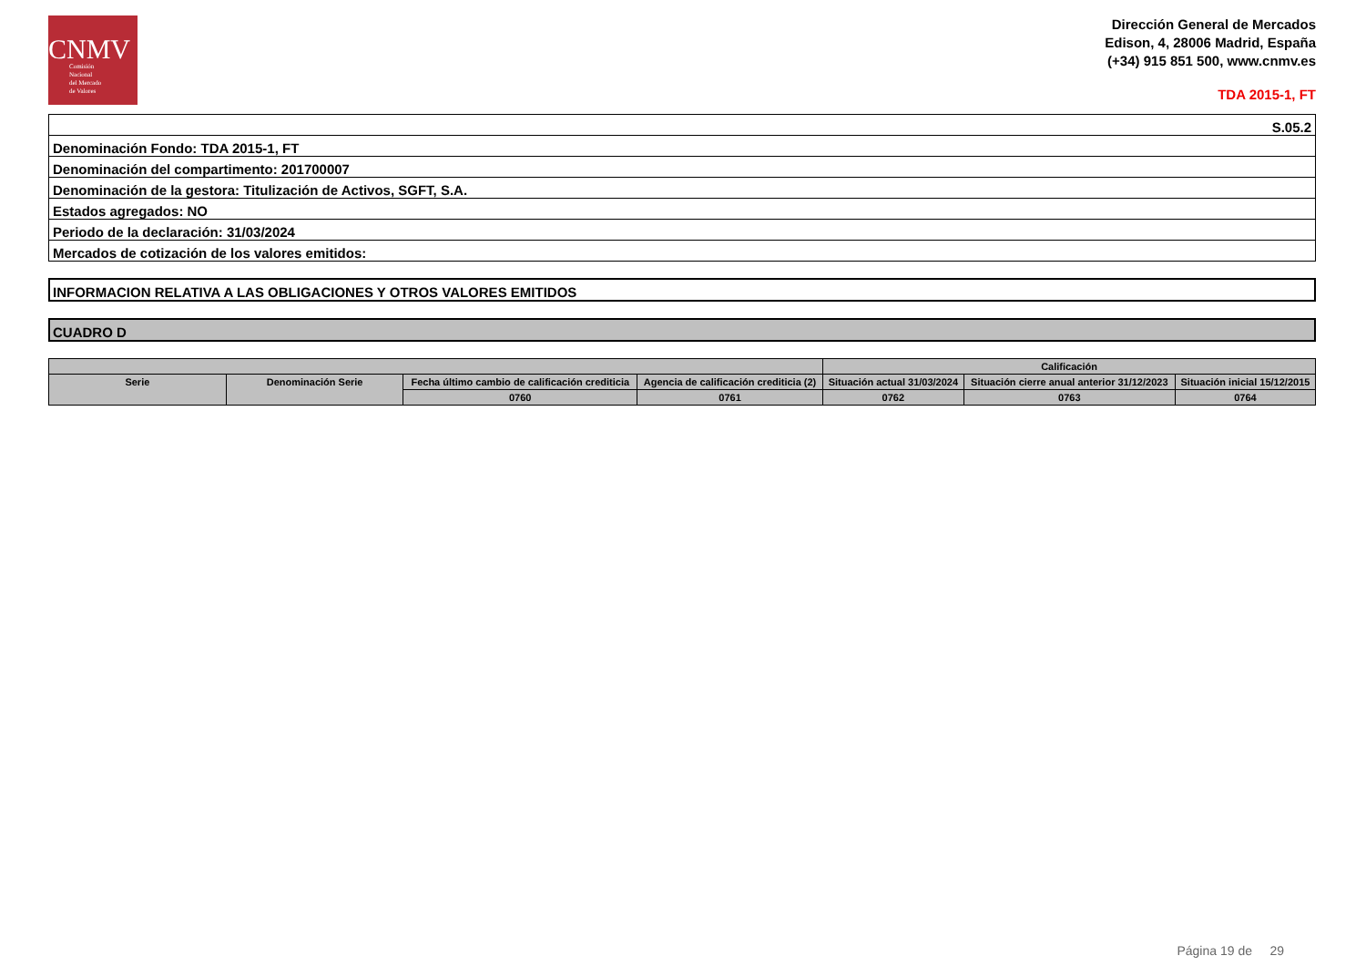CNMV
Comisión
Nacional
del Mercado
de Valores
Dirección General de Mercados
Edison, 4, 28006 Madrid, España
(+34) 915 851 500, www.cnmv.es
TDA 2015-1, FT
| S.05.2 |
| Denominación Fondo: TDA 2015-1, FT |
| Denominación del compartimento: 201700007 |
| Denominación de la gestora: Titulización de Activos, SGFT, S.A. |
| Estados agregados: NO |
| Periodo de la declaración: 31/03/2024 |
| Mercados de cotización de los valores emitidos: |
INFORMACION RELATIVA A LAS OBLIGACIONES Y OTROS VALORES EMITIDOS
CUADRO D
| | | | | Calificación | | |
| --- | --- | --- | --- | --- | --- | --- |
| Serie | Denominación Serie | Fecha último cambio de calificación crediticia | Agencia de calificación crediticia (2) | Situación actual 31/03/2024 | Situación cierre anual anterior 31/12/2023 | Situación inicial 15/12/2015 |
| | | 0760 | 0761 | 0762 | 0763 | 0764 |
Página 19 de 29